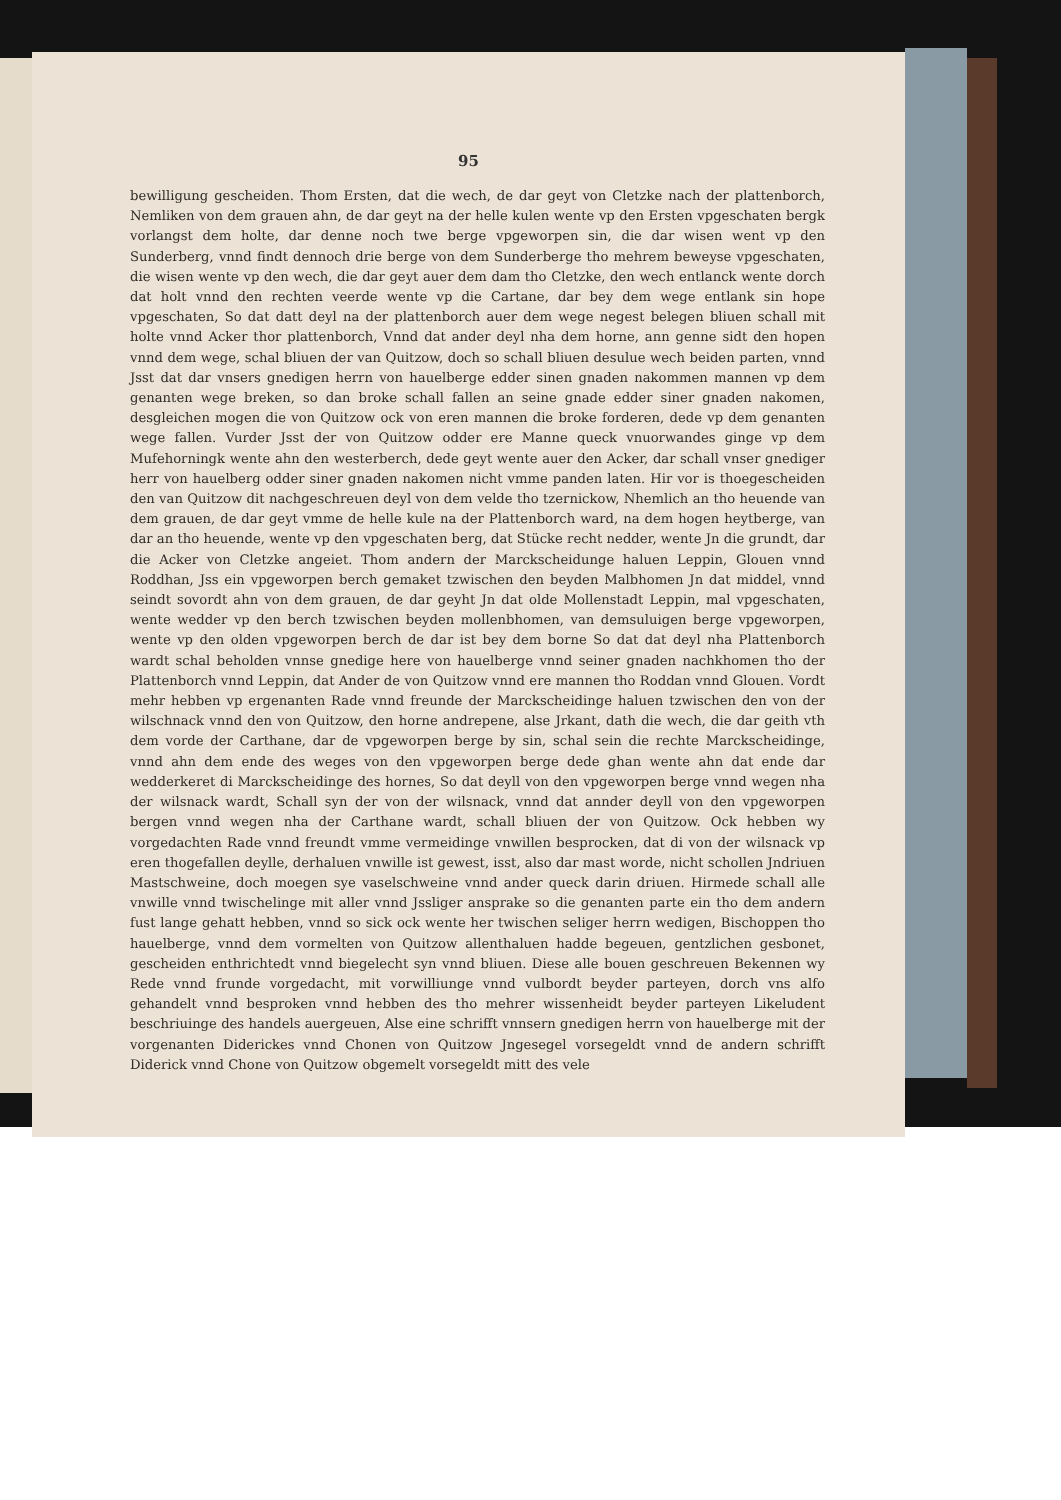95
bewilligung gescheiden. Thom Ersten, dat die wech, de dar geyt von Cletzke nach der plattenborch, Nemliken von dem grauen ahn, de dar geyt na der helle kulen wente vp den Ersten vpgeschaten bergk vorlangst dem holte, dar denne noch twe berge vpgeworpen sin, die dar wisen went vp den Sunderberg, vnnd findt dennoch drie berge von dem Sunderberge tho mehrem beweyse vpgeschaten, die wisen wente vp den wech, die dar geyt auer dem dam tho Cletzke, den wech entlanck wente dorch dat holt vnnd den rechten veerde wente vp die Cartane, dar bey dem wege entlank sin hope vpgeschaten, So dat datt deyl na der plattenborch auer dem wege negest belegen bliuen schall mit holte vnnd Acker thor plattenborch, Vnnd dat ander deyl nha dem horne, ann genne sidt den hopen vnnd dem wege, schal bliuen der van Quitzow, doch so schall bliuen desulue wech beiden parten, vnnd Jsst dat dar vnsers gnedigen herrn von hauelberge edder sinen gnaden nakommen mannen vp dem genanten wege breken, so dan broke schall fallen an seine gnade edder siner gnaden nakomen, desgleichen mogen die von Quitzow ock von eren mannen die broke forderen, dede vp dem genanten wege fallen. Vurder Jsst der von Quitzow odder ere Manne queck vnuorwandes ginge vp dem Mufehorningk wente ahn den westerberch, dede geyt wente auer den Acker, dar schall vnser gnediger herr von hauelberg odder siner gnaden nakomen nicht vmme panden laten. Hir vor is thoegescheiden den van Quitzow dit nachgeschreuen deyl von dem velde tho tzernickow, Nhemlich an tho heuende van dem grauen, de dar geyt vmme de helle kule na der Plattenborch ward, na dem hogen heytberge, van dar an tho heuende, wente vp den vpgeschaten berg, dat Stücke recht nedder, wente Jn die grundt, dar die Acker von Cletzke angeiet. Thom andern der Marckscheidunge haluen Leppin, Glouen vnnd Roddhan, Jss ein vpgeworpen berch gemaket tzwischen den beyden Malbhomen Jn dat middel, vnnd seindt sovordt ahn von dem grauen, de dar geyht Jn dat olde Mollenstadt Leppin, mal vpgeschaten, wente wedder vp den berch tzwischen beyden mollenbhomen, van demsuluigen berge vpgeworpen, wente vp den olden vpgeworpen berch de dar ist bey dem borne So dat dat deyl nha Plattenborch wardt schal beholden vnnse gnedige here von hauelberge vnnd seiner gnaden nachkhomen tho der Plattenborch vnnd Leppin, dat Ander de von Quitzow vnnd ere mannen tho Roddan vnnd Glouen. Vordt mehr hebben vp ergenanten Rade vnnd freunde der Marckscheidinge haluen tzwischen den von der wilschnack vnnd den von Quitzow, den horne andrepene, alse Jrkant, dath die wech, die dar geith vth dem vorde der Carthane, dar de vpgeworpen berge by sin, schal sein die rechte Marckscheidinge, vnnd ahn dem ende des weges von den vpgeworpen berge dede ghan wente ahn dat ende dar wedderkeret di Marckscheidinge des hornes, So dat deyll von den vpgeworpen berge vnnd wegen nha der wilsnack wardt, Schall syn der von der wilsnack, vnnd dat annder deyll von den vpgeworpen bergen vnnd wegen nha der Carthane wardt, schall bliuen der von Quitzow. Ock hebben wy vorgedachten Rade vnnd freundt vmme vermeidinge vnwillen besprocken, dat di von der wilsnack vp eren thogefallen deylle, derhaluen vnwille ist gewest, isst, also dar mast worde, nicht schollen Jndriuen Mastschweine, doch moegen sye vaselschweine vnnd ander queck darin driuen. Hirmede schall alle vnwille vnnd twischelinge mit aller vnnd Jssliger ansprake so die genanten parte ein tho dem andern fust lange gehatt hebben, vnnd so sick ock wente her twischen seliger herrn wedigen, Bischoppen tho hauelberge, vnnd dem vormelten von Quitzow allenthaluen hadde begeuen, gentzlichen gesbonet, gescheiden enthrichtedt vnnd biegelecht syn vnnd bliuen. Diese alle bouen geschreuen Bekennen wy Rede vnnd frunde vorgedacht, mit vorwilliunge vnnd vulbordt beyder parteyen, dorch vns alfo gehandelt vnnd besproken vnnd hebben des tho mehrer wissenheidt beyder parteyen Likeludent beschriuinge des handels auergeuen, Alse eine schrifft vnnsern gnedigen herrn von hauelberge mit der vorgenanten Diderickes vnnd Chonen von Quitzow Jngesegel vorsegeldt vnnd de andern schrifft Diderick vnnd Chone von Quitzow obgemelt vorsegeldt mitt des vele